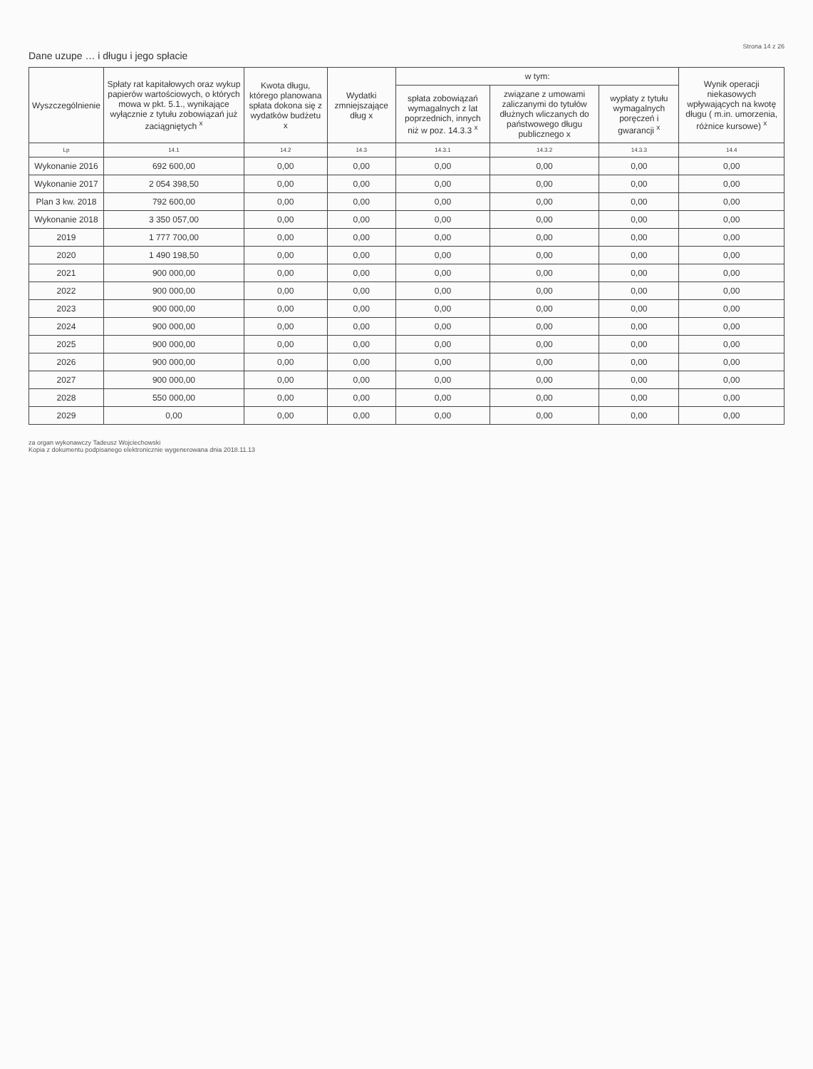Strona 14 z 26
Dane uzupe … i długu i jego spłacie
| Wyszczególnienie | Spłaty rat kapitałowych oraz wykup papierów wartościowych, o których mowa w pkt. 5.1., wynikające wyłącznie z tytułu zobowiązań już zaciągniętych <sup>x</sup> | Kwota długu, którego planowana spłata dokona się z wydatków budżetu x | Wydatki zmniejszające dług x | w tym: | | | Wynik operacji niekasowych wpływających na kwotę długu ( m.in. umorzenia, różnice kursowe) <sup>x</sup> |
| --- | --- | --- | --- | --- | --- | --- | --- |
| | | | | spłata zobowiązań wymagalnych z lat poprzednich, innych niż w poz. 14.3.3 <sup>x</sup> | związane z umowami zaliczanymi do tytułów dłużnych wliczanych do państwowego długu publicznego x | wypłaty z tytułu wymagalnych poręczeń i gwarancji <sup>x</sup> | |
| Lp | 14.1 | 14.2 | 14.3 | 14.3.1 | 14.3.2 | 14.3.3 | 14.4 |
| Wykonanie 2016 | 692 600,00 | 0,00 | 0,00 | 0,00 | 0,00 | 0,00 | 0,00 |
| Wykonanie 2017 | 2 054 398,50 | 0,00 | 0,00 | 0,00 | 0,00 | 0,00 | 0,00 |
| Plan 3 kw. 2018 | 792 600,00 | 0,00 | 0,00 | 0,00 | 0,00 | 0,00 | 0,00 |
| Wykonanie 2018 | 3 350 057,00 | 0,00 | 0,00 | 0,00 | 0,00 | 0,00 | 0,00 |
| 2019 | 1 777 700,00 | 0,00 | 0,00 | 0,00 | 0,00 | 0,00 | 0,00 |
| 2020 | 1 490 198,50 | 0,00 | 0,00 | 0,00 | 0,00 | 0,00 | 0,00 |
| 2021 | 900 000,00 | 0,00 | 0,00 | 0,00 | 0,00 | 0,00 | 0,00 |
| 2022 | 900 000,00 | 0,00 | 0,00 | 0,00 | 0,00 | 0,00 | 0,00 |
| 2023 | 900 000,00 | 0,00 | 0,00 | 0,00 | 0,00 | 0,00 | 0,00 |
| 2024 | 900 000,00 | 0,00 | 0,00 | 0,00 | 0,00 | 0,00 | 0,00 |
| 2025 | 900 000,00 | 0,00 | 0,00 | 0,00 | 0,00 | 0,00 | 0,00 |
| 2026 | 900 000,00 | 0,00 | 0,00 | 0,00 | 0,00 | 0,00 | 0,00 |
| 2027 | 900 000,00 | 0,00 | 0,00 | 0,00 | 0,00 | 0,00 | 0,00 |
| 2028 | 550 000,00 | 0,00 | 0,00 | 0,00 | 0,00 | 0,00 | 0,00 |
| 2029 | 0,00 | 0,00 | 0,00 | 0,00 | 0,00 | 0,00 | 0,00 |
za organ wykonawczy Tadeusz Wojciechowski
Kopia z dokumentu podpisanego elektronicznie wygenerowana dnia 2018.11.13